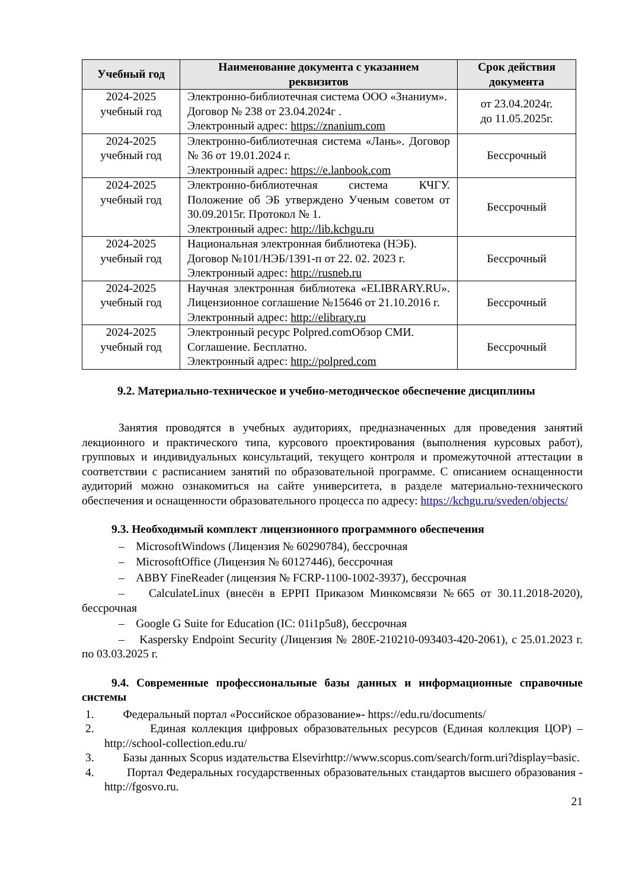| Учебный год | Наименование документа с указанием реквизитов | Срок действия документа |
| --- | --- | --- |
| 2024-2025 учебный год | Электронно-библиотечная система ООО «Знаниум». Договор № 238 от 23.04.2024г . Электронный адрес: https://znanium.com | от 23.04.2024г. до 11.05.2025г. |
| 2024-2025 учебный год | Электронно-библиотечная система «Лань». Договор № 36 от 19.01.2024 г. Электронный адрес: https://e.lanbook.com | Бессрочный |
| 2024-2025 учебный год | Электронно-библиотечная система КЧГУ. Положение об ЭБ утверждено Ученым советом от 30.09.2015г. Протокол № 1. Электронный адрес: http://lib.kchgu.ru | Бессрочный |
| 2024-2025 учебный год | Национальная электронная библиотека (НЭБ). Договор №101/НЭБ/1391-п от 22. 02. 2023 г. Электронный адрес: http://rusneb.ru | Бессрочный |
| 2024-2025 учебный год | Научная электронная библиотека «ELIBRARY.RU». Лицензионное соглашение №15646 от 21.10.2016 г. Электронный адрес: http://elibrary.ru | Бессрочный |
| 2024-2025 учебный год | Электронный ресурс Polpred.comОбзор СМИ. Соглашение. Бесплатно. Электронный адрес: http://polpred.com | Бессрочный |
9.2. Материально-техническое и учебно-методическое обеспечение дисциплины
Занятия проводятся в учебных аудиториях, предназначенных для проведения занятий лекционного и практического типа, курсового проектирования (выполнения курсовых работ), групповых и индивидуальных консультаций, текущего контроля и промежуточной аттестации в соответствии с расписанием занятий по образовательной программе. С описанием оснащенности аудиторий можно ознакомиться на сайте университета, в разделе материально-технического обеспечения и оснащенности образовательного процесса по адресу: https://kchgu.ru/sveden/objects/
9.3. Необходимый комплект лицензионного программного обеспечения
– MicrosoftWindows (Лицензия № 60290784), бессрочная
– MicrosoftOffice (Лицензия № 60127446), бессрочная
– ABBY FineReader (лицензия № FCRP-1100-1002-3937), бессрочная
– CalculateLinux (внесён в ЕРРП Приказом Минкомсвязи №665 от 30.11.2018-2020), бессрочная
– Google G Suite for Education (IC: 01i1p5u8), бессрочная
– Kaspersky Endpoint Security (Лицензия № 280E-210210-093403-420-2061), с 25.01.2023 г. по 03.03.2025 г.
9.4. Современные профессиональные базы данных и информационные справочные системы
1. Федеральный портал «Российское образование»- https://edu.ru/documents/
2. Единая коллекция цифровых образовательных ресурсов (Единая коллекция ЦОР) – http://school-collection.edu.ru/
3. Базы данных Scopus издательства Elsevirhttp://www.scopus.com/search/form.uri?display=basic.
4. Портал Федеральных государственных образовательных стандартов высшего образования - http://fgosvo.ru.
21